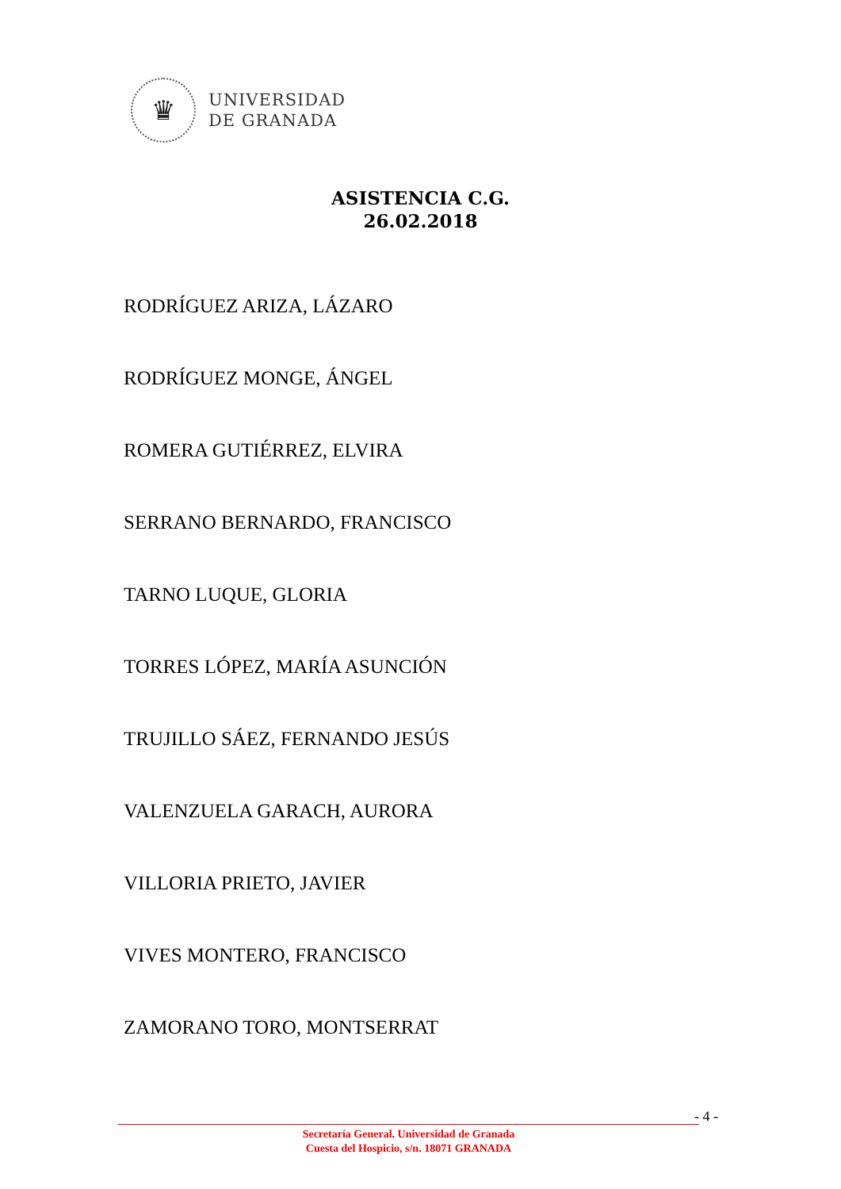♛
UNIVERSIDAD
DE GRANADA
ASISTENCIA C.G.
26.02.2018
RODRÍGUEZ ARIZA, LÁZARO
RODRÍGUEZ MONGE, ÁNGEL
ROMERA GUTIÉRREZ, ELVIRA
SERRANO BERNARDO, FRANCISCO
TARNO LUQUE, GLORIA
TORRES LÓPEZ, MARÍA ASUNCIÓN
TRUJILLO SÁEZ, FERNANDO JESÚS
VALENZUELA GARACH, AURORA
VILLORIA PRIETO, JAVIER
VIVES MONTERO, FRANCISCO
ZAMORANO TORO, MONTSERRAT
- 4 -
Secretaría General. Universidad de Granada
Cuesta del Hospicio, s/n. 18071 GRANADA